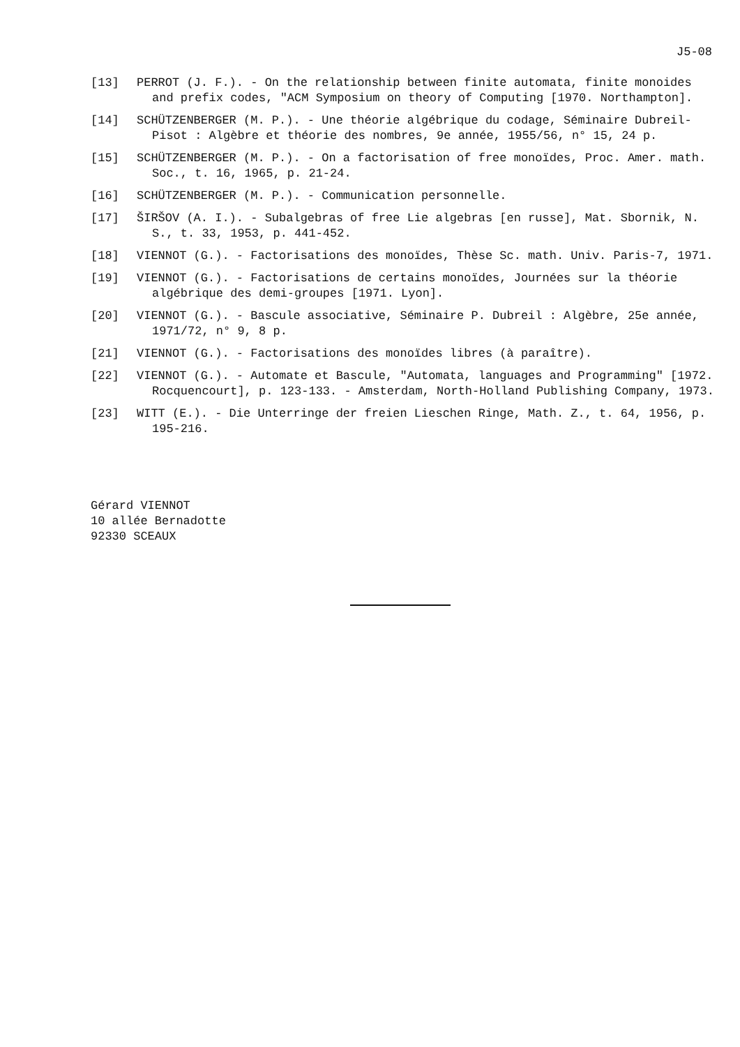J5-08
[13] PERROT (J. F.). - On the relationship between finite automata, finite monoides and prefix codes, "ACM Symposium on theory of Computing [1970. Northampton].
[14] SCHÜTZENBERGER (M. P.). - Une théorie algébrique du codage, Séminaire Dubreil-Pisot : Algèbre et théorie des nombres, 9e année, 1955/56, n° 15, 24 p.
[15] SCHÜTZENBERGER (M. P.). - On a factorisation of free monoïdes, Proc. Amer. math. Soc., t. 16, 1965, p. 21-24.
[16] SCHÜTZENBERGER (M. P.). - Communication personnelle.
[17] ŠIRŠOV (A. I.). - Subalgebras of free Lie algebras [en russe], Mat. Sbornik, N. S., t. 33, 1953, p. 441-452.
[18] VIENNOT (G.). - Factorisations des monoïdes, Thèse Sc. math. Univ. Paris-7, 1971.
[19] VIENNOT (G.). - Factorisations de certains monoïdes, Journées sur la théorie algébrique des demi-groupes [1971. Lyon].
[20] VIENNOT (G.). - Bascule associative, Séminaire P. Dubreil : Algèbre, 25e année, 1971/72, n° 9, 8 p.
[21] VIENNOT (G.). - Factorisations des monoïdes libres (à paraître).
[22] VIENNOT (G.). - Automate et Bascule, "Automata, languages and Programming" [1972. Rocquencourt], p. 123-133. - Amsterdam, North-Holland Publishing Company, 1973.
[23] WITT (E.). - Die Unterringe der freien Lieschen Ringe, Math. Z., t. 64, 1956, p. 195-216.
Gérard VIENNOT
10 allée Bernadotte
92330 SCEAUX